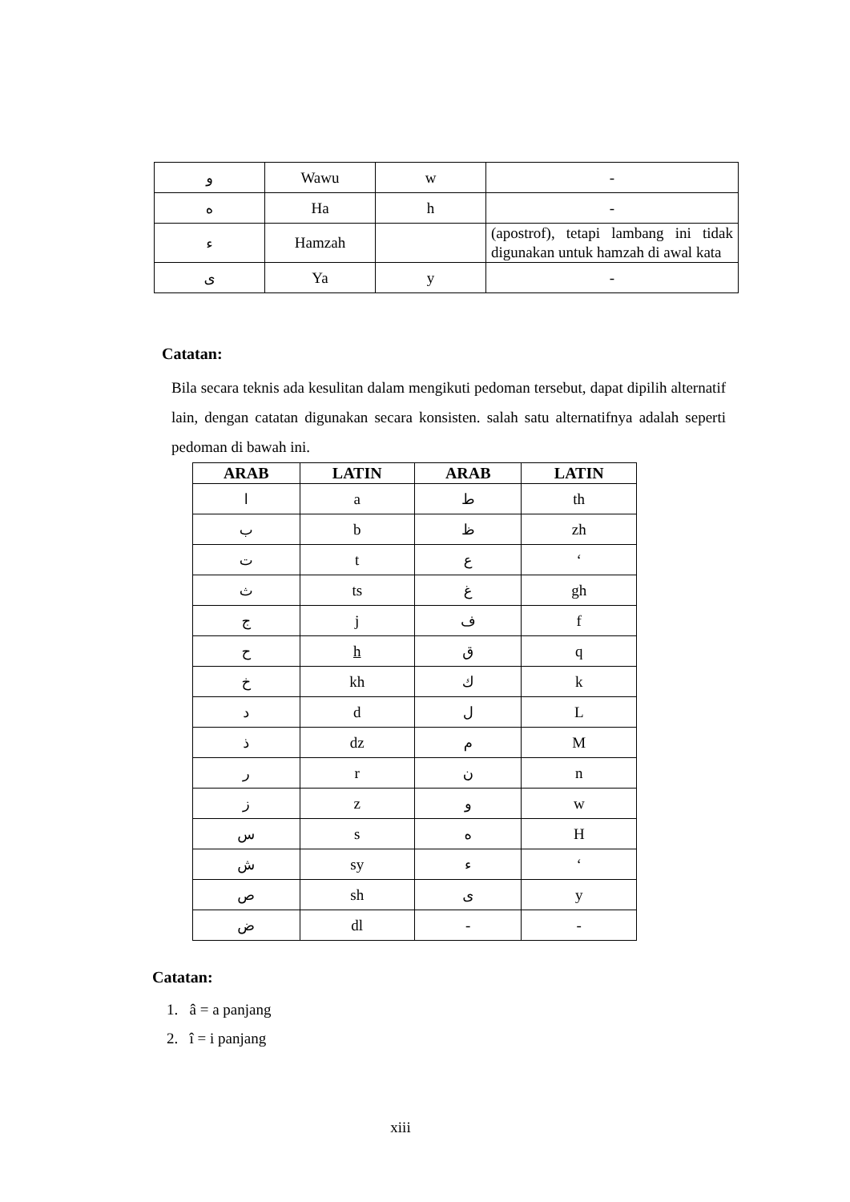| و | Wawu | w | - |
| ه | Ha | h | - |
| ء | Hamzah | | (apostrof), tetapi lambang ini tidak digunakan untuk hamzah di awal kata |
| ى | Ya | y | - |
Catatan:
Bila secara teknis ada kesulitan dalam mengikuti pedoman tersebut, dapat dipilih alternatif lain, dengan catatan digunakan secara konsisten. salah satu alternatifnya adalah seperti pedoman di bawah ini.
| ARAB | LATIN | ARAB | LATIN |
| --- | --- | --- | --- |
| ا | a | ط | th |
| ب | b | ظ | zh |
| ت | t | ع | ‘ |
| ث | ts | غ | gh |
| ج | j | ف | f |
| ح | h | ق | q |
| خ | kh | ك | k |
| د | d | ل | L |
| ذ | dz | م | M |
| ر | r | ن | n |
| ز | z | و | w |
| س | s | ه | H |
| ش | sy | ء | ‘ |
| ص | sh | ى | y |
| ض | dl | - | - |
Catatan:
1. â = a panjang
2. î = i panjang
xiii